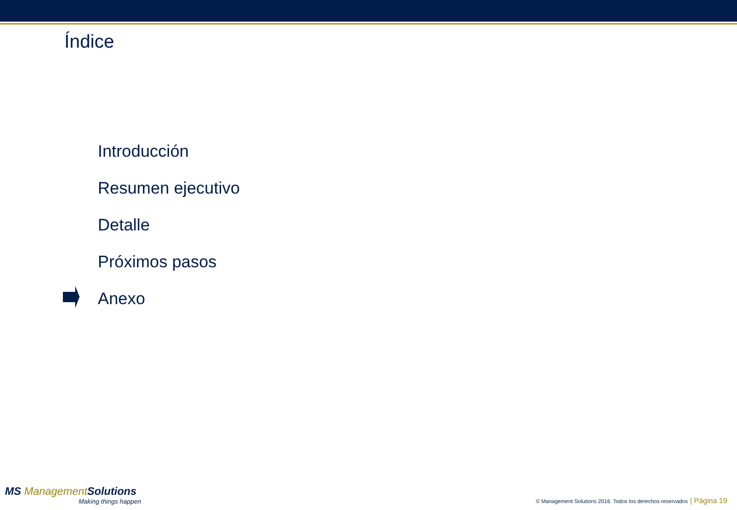Índice
Introducción
Resumen ejecutivo
Detalle
Próximos pasos
Anexo
MS Management Solutions
Making things happen
© Management Solutions 2016. Todos los derechos reservados | Página 19